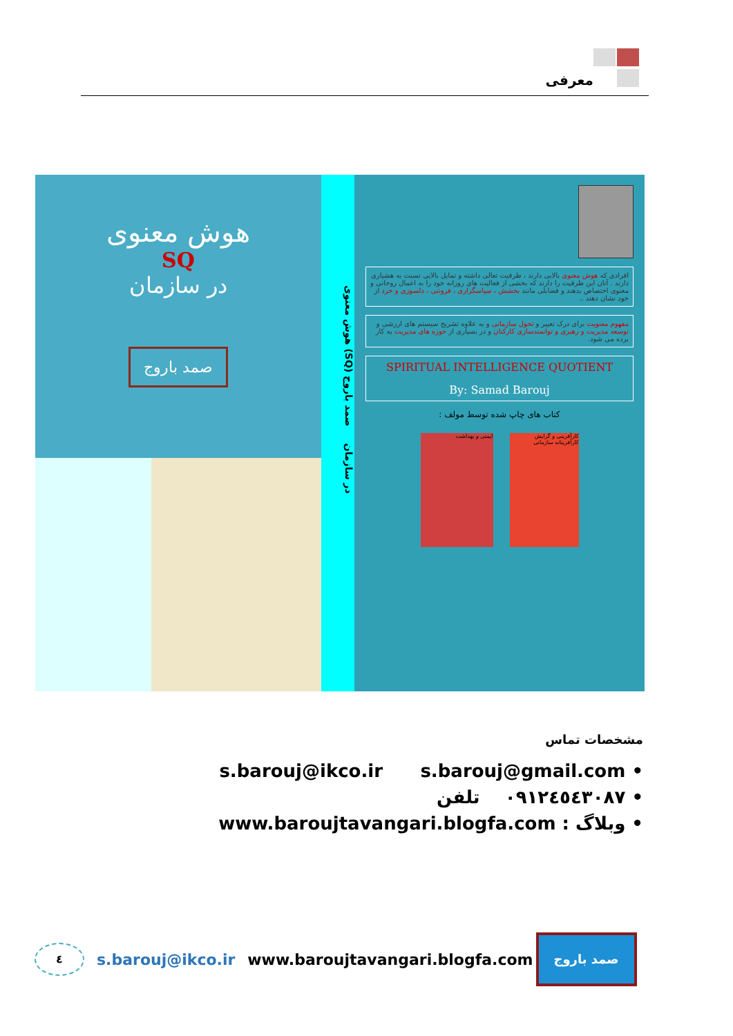معرفی
هوش معنوی
SQ
در سازمان
صمد باروج
هوش معنوی (SQ) در سازمان صمد باروج
افرادی که هوش معنوی بالایی دارند ، ظرفیت تعالی داشته و تمایل بالایی نسبت به هشیاری دارند . آنان این ظرفیت را دارند که بخشی از فعالیت های روزانه خود را به اعمال روحانی و معنوی اختصاص بدهند و فضایلی مانند بخشش ، سپاسگزاری ، فروتنی ، دلسوزی و خرد از خود نشان دهند ..
مفهوم معنویت برای درک تغییر و تحول سازمانی و به علاوه تشریح سیستم های ارزشی و توسعه مدیریت و رهبری و توانمندسازی کارکنان و در بسیاری از حوزه های مدیریت به کار برده می شود.
SPIRITUAL INTELLIGENCE QUOTIENT
By: Samad Barouj
کتاب های چاپ شده توسط مولف :
کارآفرینی و گرایش کارآفرینانه سازمانی
ایمنی و بهداشت
مشخصات تماس
• s.barouj@ikco.ir s.barouj@gmail.com
• ٠٩١٢٤٥٤٣٠٨٧ تلفن
• وبلاگ : www.baroujtavangari.blogfa.com
٤
s.barouj@ikco.ir www.baroujtavangari.blogfa.com
صمد باروج